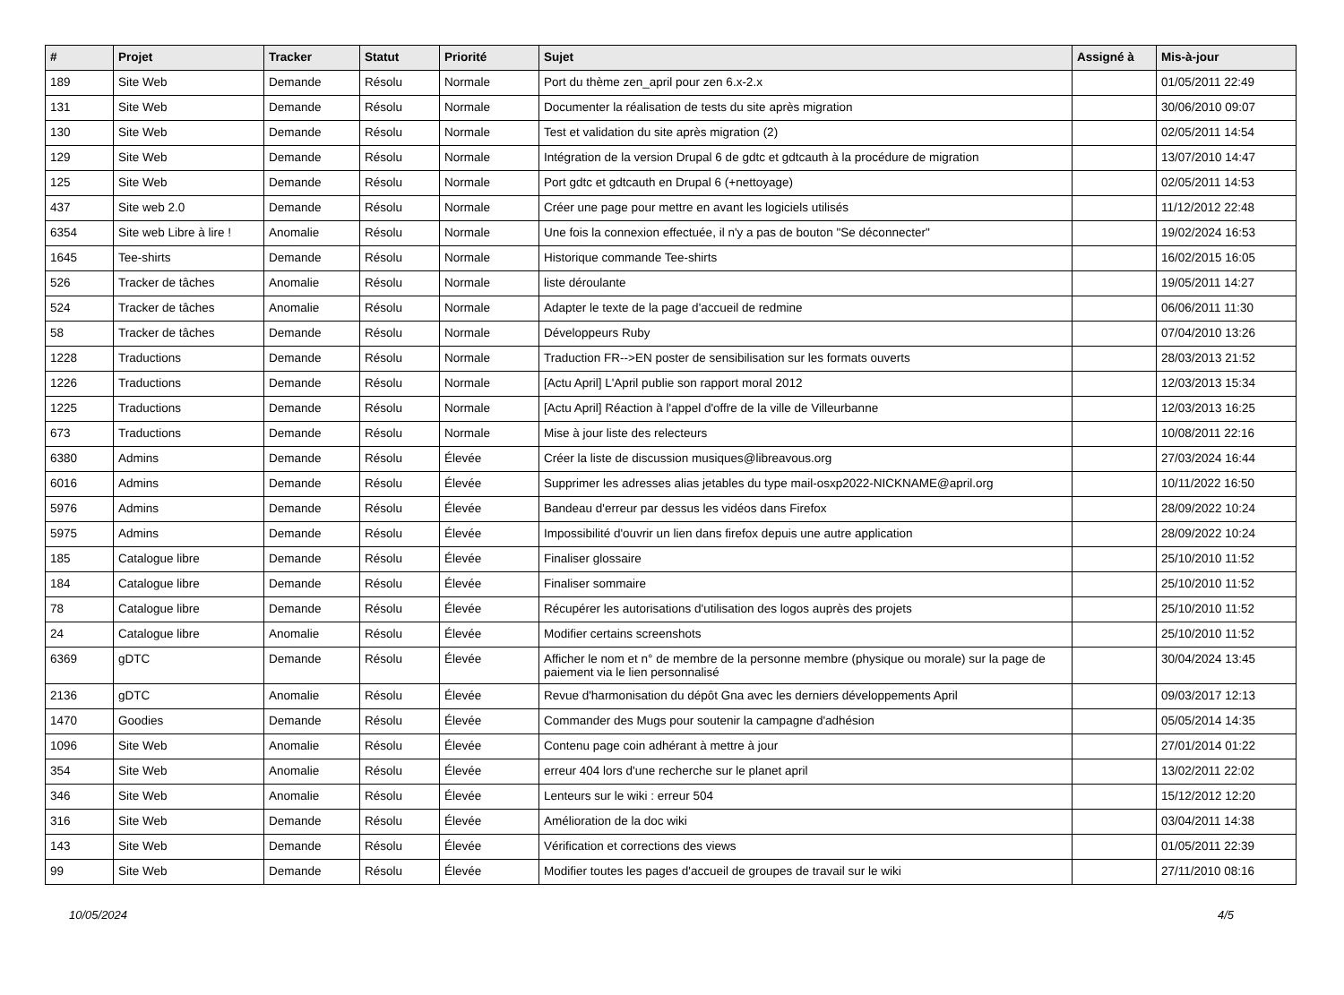| # | Projet | Tracker | Statut | Priorité | Sujet | Assigné à | Mis-à-jour |
| --- | --- | --- | --- | --- | --- | --- | --- |
| 189 | Site Web | Demande | Résolu | Normale | Port du thème zen_april pour zen 6.x-2.x | | 01/05/2011 22:49 |
| 131 | Site Web | Demande | Résolu | Normale | Documenter la réalisation de tests du site après migration | | 30/06/2010 09:07 |
| 130 | Site Web | Demande | Résolu | Normale | Test et validation du site après migration (2) | | 02/05/2011 14:54 |
| 129 | Site Web | Demande | Résolu | Normale | Intégration de la version Drupal 6 de gdtc et gdtcauth à la procédure de migration | | 13/07/2010 14:47 |
| 125 | Site Web | Demande | Résolu | Normale | Port gdtc et gdtcauth en Drupal 6 (+nettoyage) | | 02/05/2011 14:53 |
| 437 | Site web 2.0 | Demande | Résolu | Normale | Créer une page pour mettre en avant les logiciels utilisés | | 11/12/2012 22:48 |
| 6354 | Site web Libre à lire ! | Anomalie | Résolu | Normale | Une fois la connexion effectuée, il n'y a pas de bouton "Se déconnecter" | | 19/02/2024 16:53 |
| 1645 | Tee-shirts | Demande | Résolu | Normale | Historique commande Tee-shirts | | 16/02/2015 16:05 |
| 526 | Tracker de tâches | Anomalie | Résolu | Normale | liste déroulante | | 19/05/2011 14:27 |
| 524 | Tracker de tâches | Anomalie | Résolu | Normale | Adapter le texte de la page d'accueil de redmine | | 06/06/2011 11:30 |
| 58 | Tracker de tâches | Demande | Résolu | Normale | Développeurs Ruby | | 07/04/2010 13:26 |
| 1228 | Traductions | Demande | Résolu | Normale | Traduction FR-->EN poster de sensibilisation sur les formats ouverts | | 28/03/2013 21:52 |
| 1226 | Traductions | Demande | Résolu | Normale | [Actu April] L'April publie son rapport moral 2012 | | 12/03/2013 15:34 |
| 1225 | Traductions | Demande | Résolu | Normale | [Actu April] Réaction à l'appel d'offre de la ville de Villeurbanne | | 12/03/2013 16:25 |
| 673 | Traductions | Demande | Résolu | Normale | Mise à jour liste des relecteurs | | 10/08/2011 22:16 |
| 6380 | Admins | Demande | Résolu | Élevée | Créer la liste de discussion musiques@libreavous.org | | 27/03/2024 16:44 |
| 6016 | Admins | Demande | Résolu | Élevée | Supprimer les adresses alias jetables du type mail-osxp2022-NICKNAME@april.org | | 10/11/2022 16:50 |
| 5976 | Admins | Demande | Résolu | Élevée | Bandeau d'erreur par dessus les vidéos dans Firefox | | 28/09/2022 10:24 |
| 5975 | Admins | Demande | Résolu | Élevée | Impossibilité d'ouvrir un lien dans firefox depuis une autre application | | 28/09/2022 10:24 |
| 185 | Catalogue libre | Demande | Résolu | Élevée | Finaliser glossaire | | 25/10/2010 11:52 |
| 184 | Catalogue libre | Demande | Résolu | Élevée | Finaliser sommaire | | 25/10/2010 11:52 |
| 78 | Catalogue libre | Demande | Résolu | Élevée | Récupérer les autorisations d'utilisation des logos auprès des projets | | 25/10/2010 11:52 |
| 24 | Catalogue libre | Anomalie | Résolu | Élevée | Modifier certains screenshots | | 25/10/2010 11:52 |
| 6369 | gDTC | Demande | Résolu | Élevée | Afficher le nom et n° de membre de la personne membre (physique ou morale) sur la page de paiement via le lien personnalisé | | 30/04/2024 13:45 |
| 2136 | gDTC | Anomalie | Résolu | Élevée | Revue d'harmonisation du dépôt Gna avec les derniers développements April | | 09/03/2017 12:13 |
| 1470 | Goodies | Demande | Résolu | Élevée | Commander des Mugs pour soutenir la campagne d'adhésion | | 05/05/2014 14:35 |
| 1096 | Site Web | Anomalie | Résolu | Élevée | Contenu page coin adhérant à mettre à jour | | 27/01/2014 01:22 |
| 354 | Site Web | Anomalie | Résolu | Élevée | erreur 404 lors d'une recherche sur le planet april | | 13/02/2011 22:02 |
| 346 | Site Web | Anomalie | Résolu | Élevée | Lenteurs sur le wiki : erreur 504 | | 15/12/2012 12:20 |
| 316 | Site Web | Demande | Résolu | Élevée | Amélioration de la doc wiki | | 03/04/2011 14:38 |
| 143 | Site Web | Demande | Résolu | Élevée | Vérification et corrections des views | | 01/05/2011 22:39 |
| 99 | Site Web | Demande | Résolu | Élevée | Modifier toutes les pages d'accueil de groupes de travail sur le wiki | | 27/11/2010 08:16 |
10/05/2024 4/5